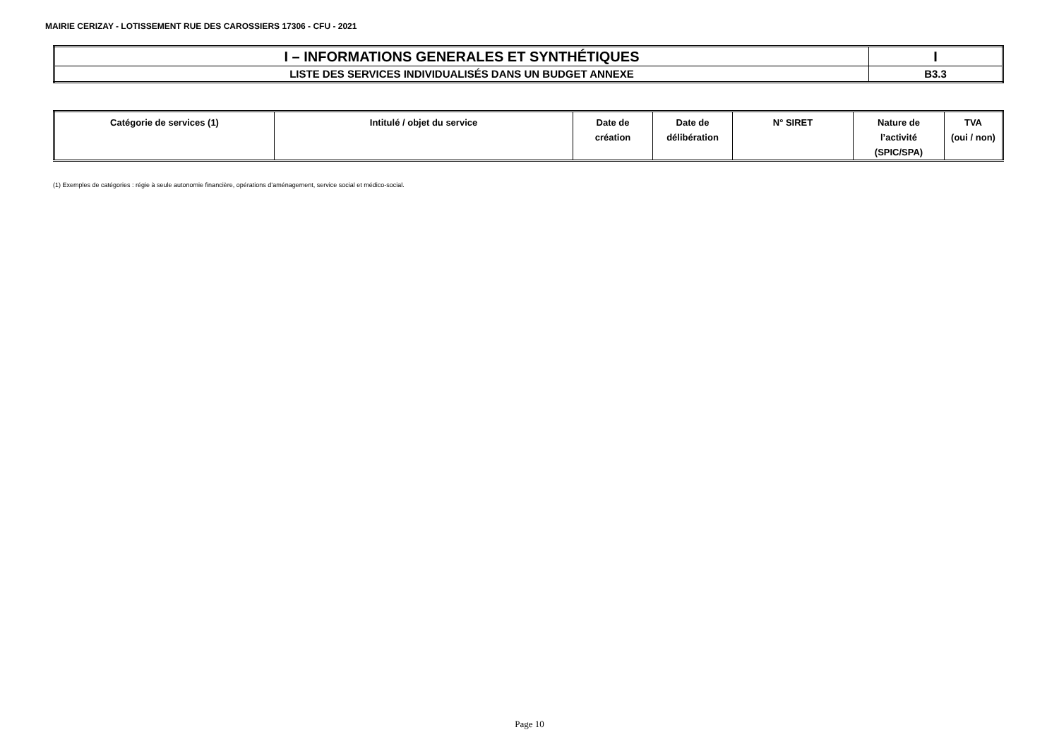MAIRIE CERIZAY - LOTISSEMENT RUE DES CAROSSIERS 17306 - CFU - 2021
| I – INFORMATIONS GENERALES ET SYNTHÉTIQUES | I |
| LISTE DES SERVICES INDIVIDUALISÉS DANS UN BUDGET ANNEXE | B3.3 |
| Catégorie de services (1) | Intitulé / objet du service | Date de création | Date de délibération | N° SIRET | Nature de l’activité (SPIC/SPA) | TVA (oui / non) |
| --- | --- | --- | --- | --- | --- | --- |
(1) Exemples de catégories : régie à seule autonomie financière, opérations d’aménagement, service social et médico-social.
Page 10